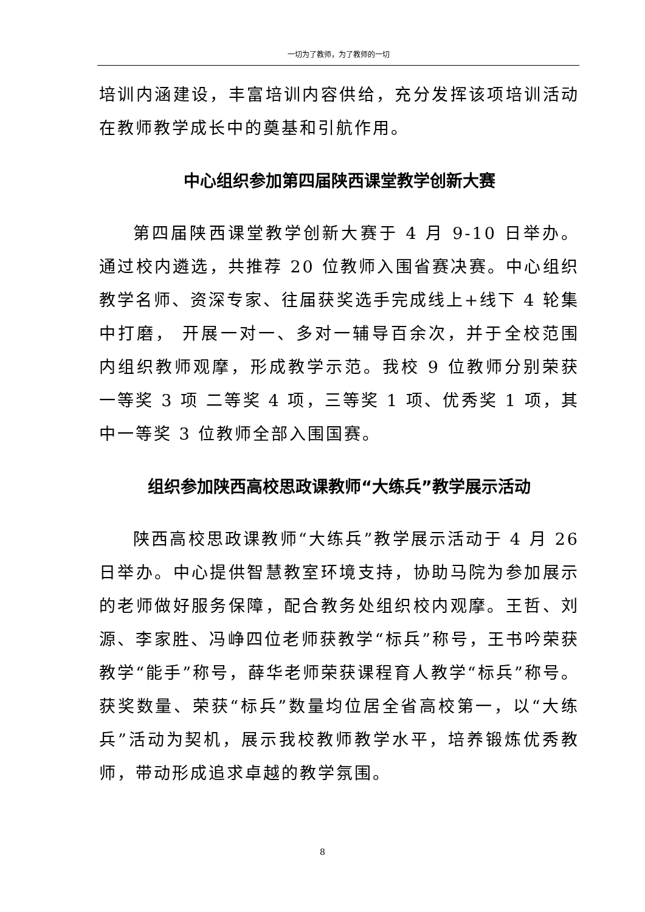一切为了教师，为了教师的一切
培训内涵建设，丰富培训内容供给，充分发挥该项培训活动在教师教学成长中的奠基和引航作用。
中心组织参加第四届陕西课堂教学创新大赛
第四届陕西课堂教学创新大赛于 4 月 9-10 日举办。通过校内遴选，共推荐 20 位教师入围省赛决赛。中心组织教学名师、资深专家、往届获奖选手完成线上+线下 4 轮集中打磨， 开展一对一、多对一辅导百余次，并于全校范围内组织教师观摩，形成教学示范。我校 9 位教师分别荣获一等奖 3 项 二等奖 4 项，三等奖 1 项、优秀奖 1 项，其中一等奖 3 位教师全部入围国赛。
组织参加陕西高校思政课教师“大练兵”教学展示活动
陕西高校思政课教师“大练兵”教学展示活动于 4 月 26 日举办。中心提供智慧教室环境支持，协助马院为参加展示的老师做好服务保障，配合教务处组织校内观摩。王哲、刘源、李家胜、冯峥四位老师获教学“标兵”称号，王书吟荣获教学“能手”称号，薛华老师荣获课程育人教学“标兵”称号。获奖数量、荣获“标兵”数量均位居全省高校第一，以“大练兵”活动为契机，展示我校教师教学水平，培养锻炼优秀教师，带动形成追求卓越的教学氛围。
8